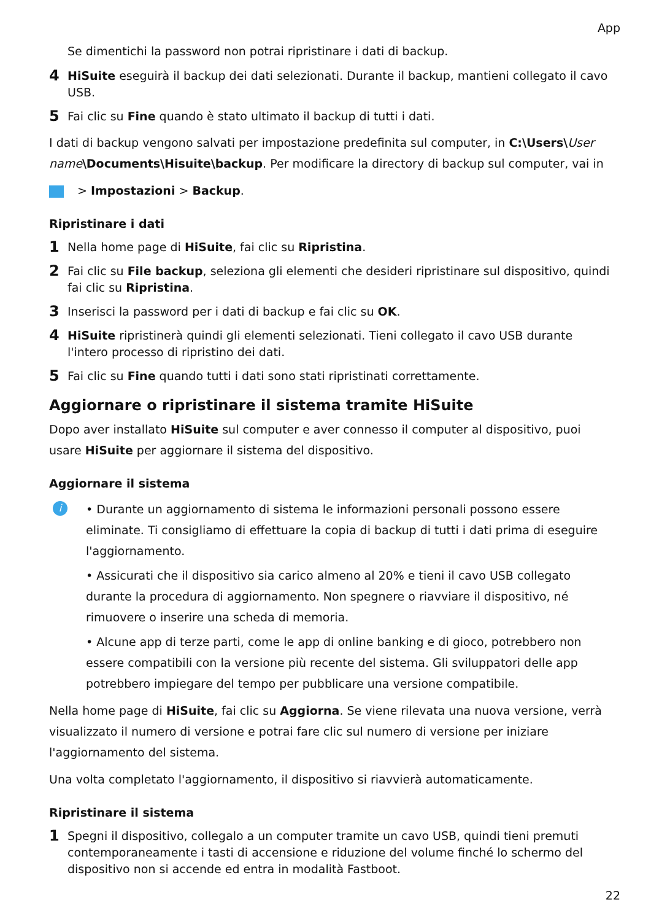App
Se dimentichi la password non potrai ripristinare i dati di backup.
4 HiSuite eseguirà il backup dei dati selezionati. Durante il backup, mantieni collegato il cavo USB.
5 Fai clic su Fine quando è stato ultimato il backup di tutti i dati.
I dati di backup vengono salvati per impostazione predefinita sul computer, in C:\Users\User name\Documents\Hisuite\backup. Per modificare la directory di backup sul computer, vai in
> Impostazioni > Backup.
Ripristinare i dati
1 Nella home page di HiSuite, fai clic su Ripristina.
2 Fai clic su File backup, seleziona gli elementi che desideri ripristinare sul dispositivo, quindi fai clic su Ripristina.
3 Inserisci la password per i dati di backup e fai clic su OK.
4 HiSuite ripristinerà quindi gli elementi selezionati. Tieni collegato il cavo USB durante l'intero processo di ripristino dei dati.
5 Fai clic su Fine quando tutti i dati sono stati ripristinati correttamente.
Aggiornare o ripristinare il sistema tramite HiSuite
Dopo aver installato HiSuite sul computer e aver connesso il computer al dispositivo, puoi usare HiSuite per aggiornare il sistema del dispositivo.
Aggiornare il sistema
i
• Durante un aggiornamento di sistema le informazioni personali possono essere eliminate. Ti consigliamo di effettuare la copia di backup di tutti i dati prima di eseguire l'aggiornamento.
• Assicurati che il dispositivo sia carico almeno al 20% e tieni il cavo USB collegato durante la procedura di aggiornamento. Non spegnere o riavviare il dispositivo, né rimuovere o inserire una scheda di memoria.
• Alcune app di terze parti, come le app di online banking e di gioco, potrebbero non essere compatibili con la versione più recente del sistema. Gli sviluppatori delle app potrebbero impiegare del tempo per pubblicare una versione compatibile.
Nella home page di HiSuite, fai clic su Aggiorna. Se viene rilevata una nuova versione, verrà visualizzato il numero di versione e potrai fare clic sul numero di versione per iniziare l'aggiornamento del sistema.
Una volta completato l'aggiornamento, il dispositivo si riavvierà automaticamente.
Ripristinare il sistema
1 Spegni il dispositivo, collegalo a un computer tramite un cavo USB, quindi tieni premuti contemporaneamente i tasti di accensione e riduzione del volume finché lo schermo del dispositivo non si accende ed entra in modalità Fastboot.
22